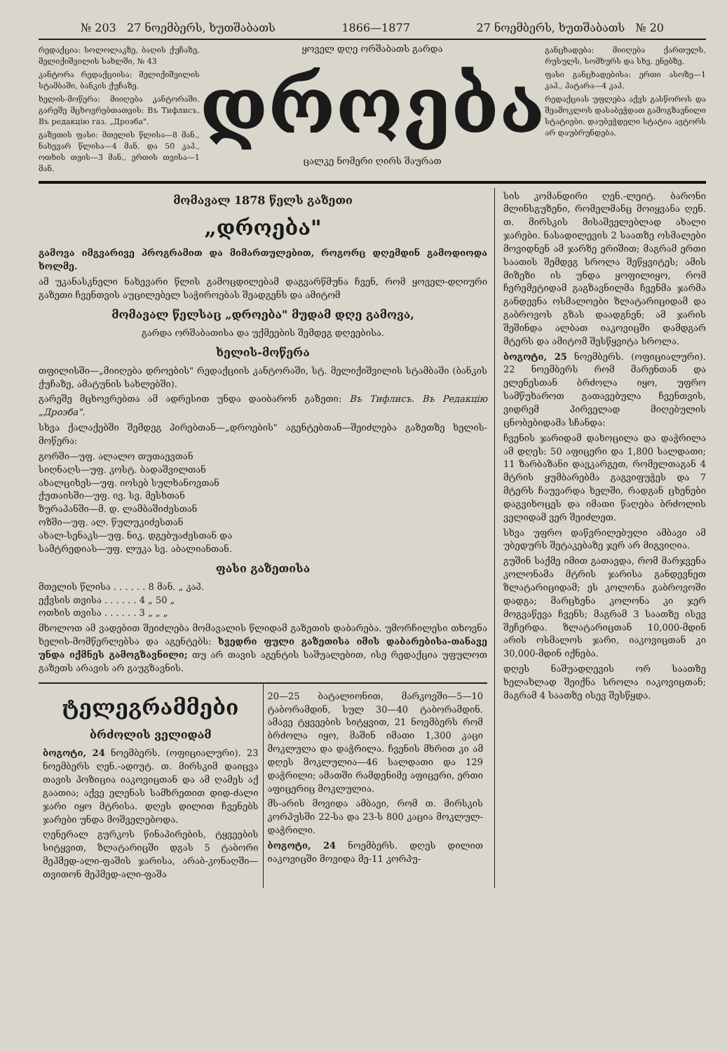№ 203 27 ნოემბერს, ხუთშაბათს 1866—1877 27 ნოემბერს, ხუთშაბათს № 20
რედაქცია: სოლოლაკზე, ბაღის ქუჩაზე, მელიქიშვილის სახლში, № 43
კანტორა რედაქციისა: მელიქიშვილის სტამბაში, ბანკის ქუჩაზე.
ხელის-მოწერა: მიიღება კანტორაში. გარეშე მცხოვრებთათვის: Въ Тифлисъ. Въ редакцію газ. „Дроэба".
გაზეთის ფასი: მთელის წლისა—8 მან., ნახევარ წლისა—4 მან. და 50 კაპ., ოთხის თვის—3 მან., ერთის თვისა—1 მან.
ყოველ დღე ორშაბათს გარდა
დროება
ცალკე ნომერი ღირს შაურათ
განცხადება: მიიღება ქართულს, რუსულს, სომხურს და სხვ. ენებზე.
ფასი განცხადებისა: ერთი ასოზე—1 კაპ., პატარა—4 კაპ.
რედაქციას უფლება აქვს გასწოროს და შეამოკლოს დასაბეჭდათ გამოგზავნილი სტატიები. დაუბეჭდელი სტატია ავტორს არ დაუბრუნდება.
მომავალ 1878 წელს გაზეთი
„დროება"
გამოვა იმგვარივე პროგრამით და მიმართულებით, როგორც დღემდინ გამოდიოდა ხოლმე.
ამ უკანასკნელი ნახევარი წლის გამოცდილებამ დაგვარწმუნა ჩვენ, რომ ყოველ-დღიური გაზეთი ჩვენთვის აუცილებელ საჭიროებას შეადგენს და ამიტომ
მომავალ წელსაც „დროება" მუდამ დღე გამოვა,
გარდა ორშაბათისა და უქმეების შემდეგ დღეებისა.
ხელის-მოწერა
თფილისში—„მიიღება დროების" რედაქციის კანტორაში, სტ. მელიქიშვილის სტამბაში (ბანკის ქუჩაზე, ამატუნის სახლებში).
გარეშე მცხოვრებთა ამ ადრესით უნდა დაიბარონ გაზეთი: Въ Тифлисъ. Въ Редакцію „Дроэба".
სხვა ქალაქებში შემდეგ პირებთან—„დროების" აგენტებთან—შეიძლება გაზეთზე ხელის-მოწერა:
გორში—უფ. ალალო თუთაევთან
სიღნაღს—უფ. კოსტ. ბადაშვილთან
ახალციხეს—უფ. იოსებ სულხანოვთან
ქუთაისში—უფ. ივ. სვ. მესხთან
ზურაპანში—მ. დ. ლამბაშიძესთან
ოზში—უფ. ალ. წულუკიძესთან
ახალ-სენაკს—უფ. ნიკ. დგებუაძესთან და
სამტრედიას—უფ. ლუკა სვ. აბალიანთან.
ფასი გაზეთისა
მთელის წლისა . . . . . . 8 მან. „ კაპ.
ექვსის თვისა . . . . . . 4 „ 50 „
ოთხის თვისა . . . . . . 3 „ „ „
მხოლოთ ამ ვადებით შეიძლება მომავალის წლიდამ გაზეთის დაბარება. უმორჩილესი თხოვნა ხელის-მომწერლებსა და აგენტებს: ხვედრი ფული გაზეთისა იმის დაბარებისა-თანავე უნდა იქმნეს გამოგზავნილი; თუ არ თავის აგენტის საშუალებით, ისე რედაქცია უფულოთ გაზეთს არავის არ გაუგზავნის.
ტელეგრამმები
ბრძოლის ველიდამ
ბოგოტი, 24 ნოემბერს. (ოფიციალური). 23 ნოემბერს ღენ.-ადიუტ. თ. მირსკიმ დაიცვა თავის პოზიცია იაკოვიცთან და ამ ღამეს აქ გაათია; აქვე ელენას სამხრეთით დიდ-ძალი ჯარი იყო მტრისა. დღეს დილით ჩვენებს ჯარები უნდა მოშველებოდა.
ღენერალ გურკოს წინაპირების, ტყვეების სიტყვით, ზლატარიცში დგას 5 ტაბორი მეჰმედ-ალი-ფაშის ჯარისა, არაბ-კონაღში—თვითონ მეჰმედ-ალი-ფაშა
20—25 ბატალიონით, მარკოვში—5—10 ტაბორამდინ, სულ 30—40 ტაბორამდინ. ამავე ტყვეების სიტყვით, 21 ნოემბერს რომ ბრძოლა იყო, მაშინ იმათი 1,300 კაცი მოკლულა და დაჭრილა. ჩვენის მხრით კი ამ დღეს მოკლულია—46 სალდათი და 129 დაჭრილი; ამათში რამდენიმე აფიცერი, ერთი აფიცერიც მოკლულია.
მს-არის მოვიდა ამბავი, რომ თ. მირსკის კორპუსში 22-სა და 23-ს 800 კაცია მოკლულ-დაჭრილი.
ბოგოტი, 24 ნოემბერს. დღეს დილით იაკოვიცში მოვიდა მე-11 კორპუ-
სის კომანდირი ღენ.-ლეიტ. ბარონი მლინსგუზენი, რომელმანც მოიყვანა ღენ. თ. მირსკის მისაშველებლად ახალი ჯარები. ნასადილევის 2 საათზე ოსმალები მოვიდნენ ამ ჯარზე ერიშით; მაგრამ ერთი საათის შემდეგ სროლა შეწყვიტეს; ამის მიზეზი ის უნდა ყოფილიყო, რომ ჩერემეტიდამ გაგზავნილმა ჩვენმა ჯარმა განდევნა ოსმალოები ზლატარიციდამ და გაბროვოს გზას დაადგნენ; ამ ჯარის შეშინდა ალბათ იაკოვიცში დამდგარ მტერს და ამიტომ შესწყვიტა სროლა.
ბოგოტი, 25 ნოემბერს. (ოფიციალური). 22 ნოემბერს რომ მარენთან და ელენესთან ბრძოლა იყო, უფრო სამწუხაროთ გათავებულა ჩვენთვის, ვიდრემ პირველად მიღებულის ცნობებიდამა სჩანდა:
ჩვენის ჯარიდამ დახოცილა და დაჭრილა ამ დღეს: 50 აფიცერი და 1,800 სალდათი; 11 ზარბაზანი დავკარგეთ, რომელთაგან 4 მტრის ყუმბარებმა გაგვიფუჭეს და 7 მტერს ჩაუვარდა ხელში, რადგან ცხენები დაგვიხოცეს და იმათი წაღება ბრძოლის ველიდამ ვერ შეიძლეთ.
სხვა უფრო დაწვრილებული ამბავი ამ უბედურს შეტაკებაზე ჯერ არ მიგვიღია.
გუშინ საქმე იმით გათავდა, რომ მარჯვენა კოლონამა მტრის ჯარისა განდევნეთ ზლატარიციდამ; ეს კოლონა გაბროვოში დადგა; მარცხენა კოლონა კი ჯერ მოგვაწევა ჩვენს; მაგრამ 3 საათზე ისევ შეჩერდა. ზლატარიცთან 10,000-მდინ არის ოსმალოს ჯარი, იაკოვიცთან კი 30,000-მდინ იქნება.
დღეს ნაშუადღევის ორ საათზე ხელახლად შეიქნა სროლა იაკოვიცთან; მაგრამ 4 საათზე ისევ შესწყდა.